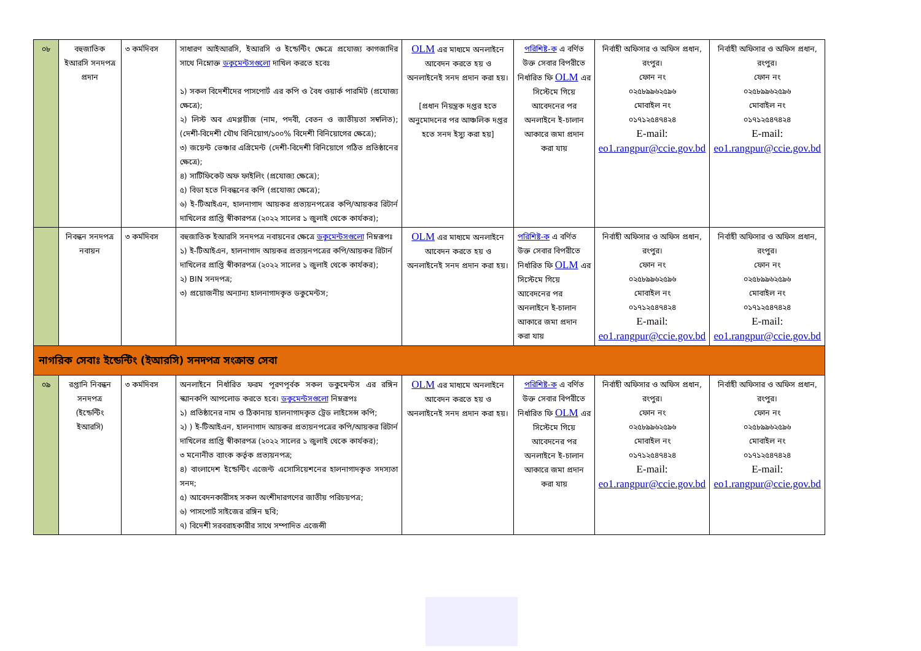| ০৮ | বহুজাতিক ইআরসি সনদপত্র প্রদান | ৩ কর্মদিবস | সাধারণ আইআরসি, ইআরসি ও ইন্ডেন্টিং ক্ষেত্রে প্রযোজ্য কাগজাদির সাথে নিম্নোক্ত ডকুমেন্টসগুলো দাখিল করতে হবেঃ ১) সকল বিদেশীদের পাসপোর্ট এর কপি ও বৈধ ওয়ার্ক পারমিট (প্রযোজ্য ক্ষেত্রে); ২) লিস্ট অব এমপ্লয়ীজ (নাম, পদবী, বেতন ও জাতীয়তা সম্বলিত); (দেশী-বিদেশী যৌথ বিনিয়োগ/১০০% বিদেশী বিনিয়োগের ক্ষেত্রে); ৩) জয়েন্ট ভেঞ্চার এগ্রিমেন্ট (দেশী-বিদেশী বিনিয়োগে গঠিত প্রতিষ্ঠানের ক্ষেত্রে); ৪) সার্টিফিকেট অফ ফাইলিং (প্রযোজ্য ক্ষেত্রে); ৫) বিডা হতে নিবন্ধনের কপি (প্রযোজ্য ক্ষেত্রে); ৬) ই-টিআইএন, হালনাগাদ আয়কর প্রত্যয়নপত্রের কপি/আয়কর রিটার্ন দাখিলের প্রাপ্তি স্বীকারপত্র (২০২২ সালের ১ জুলাই থেকে কার্যকর); | OLM এর মাধ্যমে অনলাইনে আবেদন করতে হয় ও অনলাইনেই সনদ প্রদান করা হয়। [প্রধান নিয়ন্ত্রক দপ্তর হতে অনুমোদনের পর আঞ্চলিক দপ্তর হতে সনদ ইস্যু করা হয়] | পরিশিষ্ট-ক এ বর্ণিত উক্ত সেবার বিপরীতে নির্ধারিত ফি OLM এর সিস্টেমে গিয়ে আবেদনের পর অনলাইনে ই-চালান আকারে জমা প্রদান করা যায় | নির্বাহী অফিসার ও অফিস প্রধান, রংপুর। ফোন নং ০২৫৮৯৯৬২৫৯৬ মোবাইল নং ০১৭১২৫৪৭৪২৪ E-mail: eo1.rangpur@ccie.gov.bd | নির্বাহী অফিসার ও অফিস প্রধান, রংপুর। ফোন নং ০২৫৮৯৯৬২৫৯৬ মোবাইল নং ০১৭১২৫৪৭৪২৪ E-mail: eo1.rangpur@ccie.gov.bd |
| | নিবন্ধন সনদপত্র নবায়ন | ৩ কর্মদিবস | বহুজাতিক ইআরসি সনদপত্র নবায়নের ক্ষেত্রে ডকুমেন্টসগুলো নিম্নরূপঃ ১) ই-টিআইএন, হালনাগাদ আয়কর প্রত্যয়নপত্রের কপি/আয়কর রিটার্ন দাখিলের প্রাপ্তি স্বীকারপত্র (২০২২ সালের ১ জুলাই থেকে কার্যকর); ২) BIN সনদপত্র; ৩) প্রয়োজনীয় অন্যান্য হালনাগাদকৃত ডকুমেন্টস; | OLM এর মাধ্যমে অনলাইনে আবেদন করতে হয় ও অনলাইনেই সনদ প্রদান করা হয়। | পরিশিষ্ট-ক এ বর্ণিত উক্ত সেবার বিপরীতে নির্ধারিত ফি OLM এর সিস্টেমে গিয়ে আবেদনের পর অনলাইনে ই-চালান আকারে জমা প্রদান করা যায় | নির্বাহী অফিসার ও অফিস প্রধান, রংপুর। ফোন নং ০২৫৮৯৯৬২৫৯৬ মোবাইল নং ০১৭১২৫৪৭৪২৪ E-mail: eo1.rangpur@ccie.gov.bd | নির্বাহী অফিসার ও অফিস প্রধান, রংপুর। ফোন নং ০২৫৮৯৯৬২৫৯৬ মোবাইল নং ০১৭১২৫৪৭৪২৪ E-mail: eo1.rangpur@ccie.gov.bd |
| নাগরিক সেবাঃ ইন্ডেন্টিং (ইআরসি) সনদপত্র সংক্রান্ত সেবা | | | | | | | |
| ০৯ | রপ্তানি নিবন্ধন সনদপত্র (ইন্ডেন্টিং ইআরসি) | ৩ কর্মদিবস | অনলাইনে নির্ধারিত ফরম পূরণপূর্বক সকল ডকুমেন্টস এর রঙ্গিন স্ক্যানকপি আপলোড করতে হবে। ডকুমেন্টসগুলো নিম্নরূপঃ ১) প্রতিষ্ঠানের নাম ও ঠিকানায় হালনাগাদকৃত ট্রেড লাইসেন্স কপি; ২) ) ই-টিআইএন, হালনাগাদ আয়কর প্রত্যয়নপত্রের কপি/আয়কর রিটার্ন দাখিলের প্রাপ্তি স্বীকারপত্র (২০২২ সালের ১ জুলাই থেকে কার্যকর); ৩ মনোনীত ব্যাংক কর্তৃক প্রত্যয়নপত্র; ৪) বাংলাদেশ ইন্ডেন্টিং এজেন্ট এসোসিয়েশনের হালনাগাদকৃত সদস্যতা সনদ; ৫) আবেদনকারীসহ সকল অংশীদারগণের জাতীয় পরিচয়পত্র; ৬) পাসপোর্ট সাইজের রঙ্গিন ছবি; ৭) বিদেশী সরবরাহকারীর সাথে সম্পাদিত এজেন্সী | OLM এর মাধ্যমে অনলাইনে আবেদন করতে হয় ও অনলাইনেই সনদ প্রদান করা হয়। | পরিশিষ্ট-ক এ বর্ণিত উক্ত সেবার বিপরীতে নির্ধারিত ফি OLM এর সিস্টেমে গিয়ে আবেদনের পর অনলাইনে ই-চালান আকারে জমা প্রদান করা যায় | নির্বাহী অফিসার ও অফিস প্রধান, রংপুর। ফোন নং ০২৫৮৯৯৬২৫৯৬ মোবাইল নং ০১৭১২৫৪৭৪২৪ E-mail: eo1.rangpur@ccie.gov.bd | নির্বাহী অফিসার ও অফিস প্রধান, রংপুর। ফোন নং ০২৫৮৯৯৬২৫৯৬ মোবাইল নং ০১৭১২৫৪৭৪২৪ E-mail: eo1.rangpur@ccie.gov.bd |